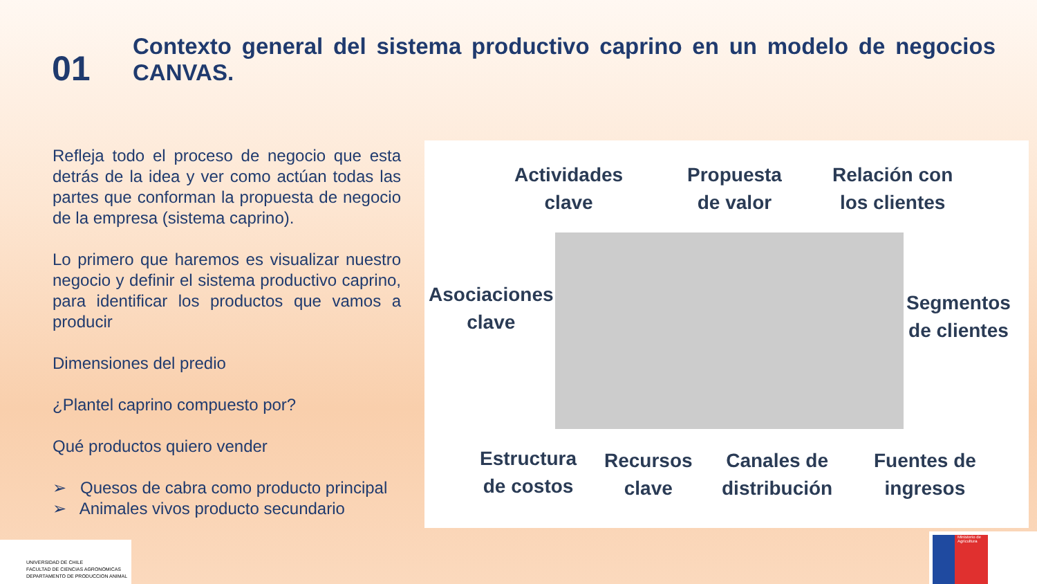01
Contexto general del sistema productivo caprino en un modelo de negocios CANVAS.
Refleja todo el proceso de negocio que esta detrás de la idea y ver como actúan todas las partes que conforman la propuesta de negocio de la empresa (sistema caprino).
Lo primero que haremos es visualizar nuestro negocio y definir el sistema productivo caprino, para identificar los productos que vamos a producir
Dimensiones del predio
¿Plantel caprino compuesto por?
Qué productos quiero vender
➢ Quesos de cabra como producto principal
➢ Animales vivos producto secundario
Actividades
clave
Propuesta
de valor
Relación con
los clientes
Asociaciones
clave
Segmentos
de clientes
Estructura
de costos
Recursos
clave
Canales de
distribución
Fuentes de
ingresos
UNIVERSIDAD DE CHILE
FACULTAD DE CIENCIAS AGRONOMICAS
DEPARTAMENTO DE PRODUCCION ANIMAL
Ministerio de Agricultura